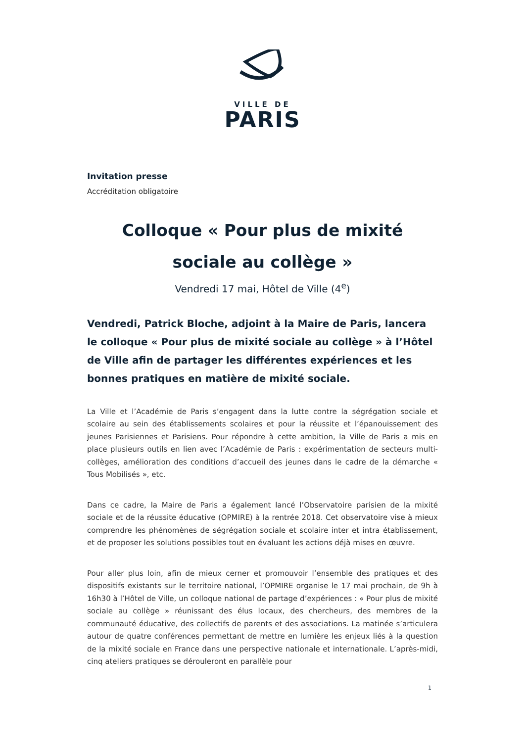VILLE DE
PARIS
Invitation presse
Accréditation obligatoire
Colloque « Pour plus de mixité
sociale au collège »
Vendredi 17 mai, Hôtel de Ville (4<sup>e</sup>)
Vendredi, Patrick Bloche, adjoint à la Maire de Paris, lancera le colloque « Pour plus de mixité sociale au collège » à l’Hôtel de Ville afin de partager les différentes expériences et les bonnes pratiques en matière de mixité sociale.
La Ville et l’Académie de Paris s’engagent dans la lutte contre la ségrégation sociale et scolaire au sein des établissements scolaires et pour la réussite et l’épanouissement des jeunes Parisiennes et Parisiens. Pour répondre à cette ambition, la Ville de Paris a mis en place plusieurs outils en lien avec l’Académie de Paris : expérimentation de secteurs multi-collèges, amélioration des conditions d’accueil des jeunes dans le cadre de la démarche « Tous Mobilisés », etc.
Dans ce cadre, la Maire de Paris a également lancé l’Observatoire parisien de la mixité sociale et de la réussite éducative (OPMIRE) à la rentrée 2018. Cet observatoire vise à mieux comprendre les phénomènes de ségrégation sociale et scolaire inter et intra établissement, et de proposer les solutions possibles tout en évaluant les actions déjà mises en œuvre.
Pour aller plus loin, afin de mieux cerner et promouvoir l’ensemble des pratiques et des dispositifs existants sur le territoire national, l’OPMIRE organise le 17 mai prochain, de 9h à 16h30 à l’Hôtel de Ville, un colloque national de partage d’expériences : « Pour plus de mixité sociale au collège » réunissant des élus locaux, des chercheurs, des membres de la communauté éducative, des collectifs de parents et des associations. La matinée s’articulera autour de quatre conférences permettant de mettre en lumière les enjeux liés à la question de la mixité sociale en France dans une perspective nationale et internationale. L’après-midi, cinq ateliers pratiques se dérouleront en parallèle pour
1